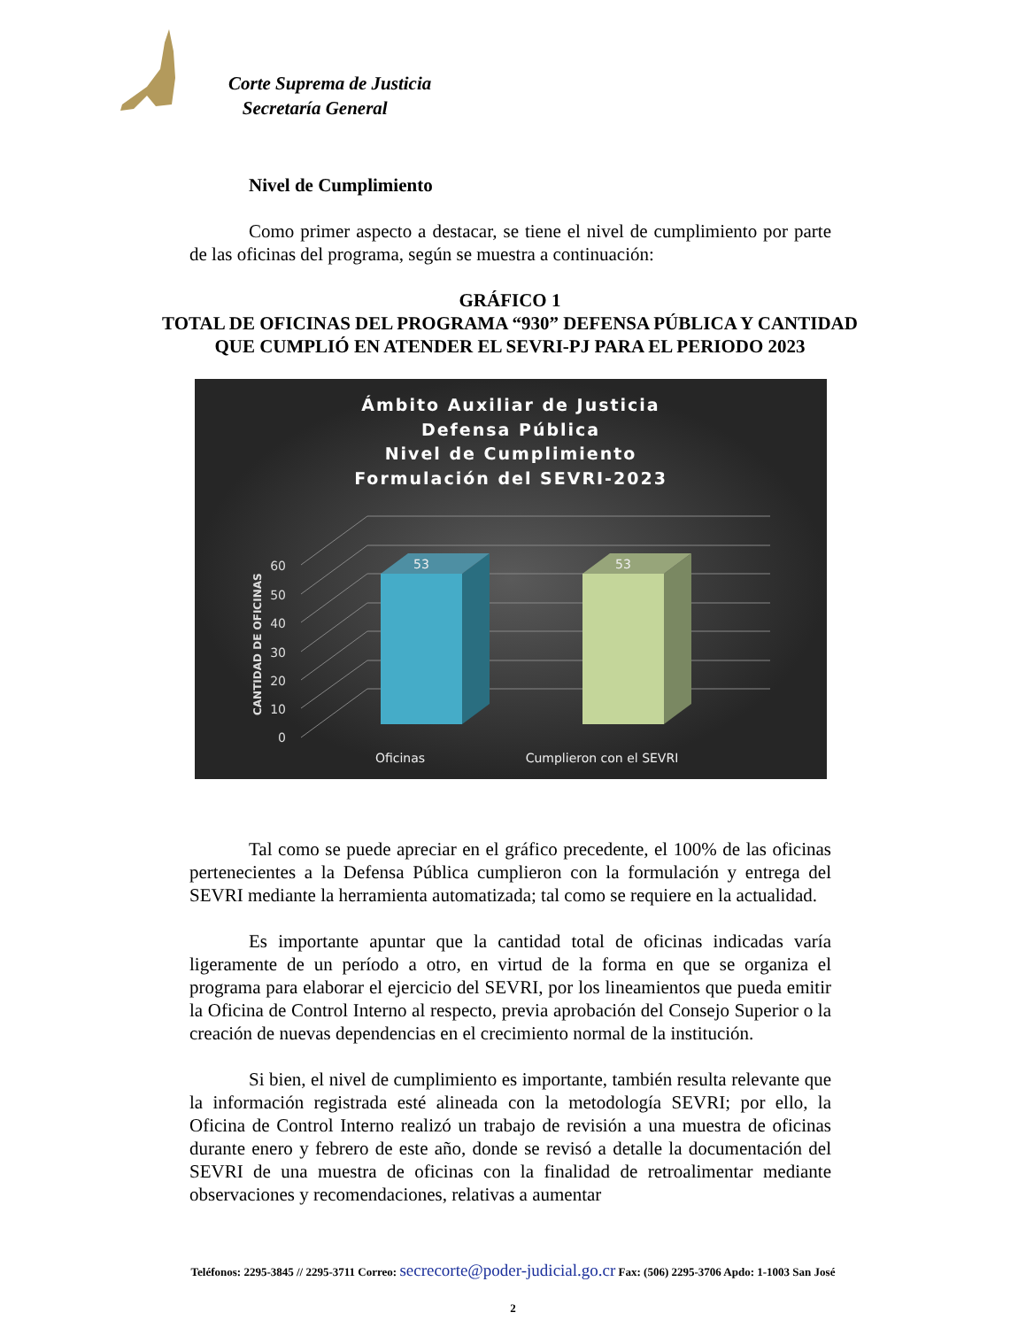Corte Suprema de Justicia
Secretaría General
Nivel de Cumplimiento
Como primer aspecto a destacar, se tiene el nivel de cumplimiento por parte de las oficinas del programa, según se muestra a continuación:
GRÁFICO 1
TOTAL DE OFICINAS DEL PROGRAMA “930” DEFENSA PÚBLICA Y CANTIDAD
QUE CUMPLIÓ EN ATENDER EL SEVRI-PJ PARA EL PERIODO 2023
Ámbito Auxiliar de Justicia
Defensa Pública
Nivel de Cumplimiento
Formulación del SEVRI-2023
0
10
20
30
40
50
60
CANTIDAD DE OFICINAS
53
53
Oficinas
Cumplieron con el SEVRI
Tal como se puede apreciar en el gráfico precedente, el 100% de las oficinas pertenecientes a la Defensa Pública cumplieron con la formulación y entrega del SEVRI mediante la herramienta automatizada; tal como se requiere en la actualidad.
Es importante apuntar que la cantidad total de oficinas indicadas varía ligeramente de un período a otro, en virtud de la forma en que se organiza el programa para elaborar el ejercicio del SEVRI, por los lineamientos que pueda emitir la Oficina de Control Interno al respecto, previa aprobación del Consejo Superior o la creación de nuevas dependencias en el crecimiento normal de la institución.
Si bien, el nivel de cumplimiento es importante, también resulta relevante que la información registrada esté alineada con la metodología SEVRI; por ello, la Oficina de Control Interno realizó un trabajo de revisión a una muestra de oficinas durante enero y febrero de este año, donde se revisó a detalle la documentación del SEVRI de una muestra de oficinas con la finalidad de retroalimentar mediante observaciones y recomendaciones, relativas a aumentar
Teléfonos: 2295-3845 // 2295-3711 Correo: secrecorte@poder-judicial.go.cr Fax: (506) 2295-3706 Apdo: 1-1003 San José
2